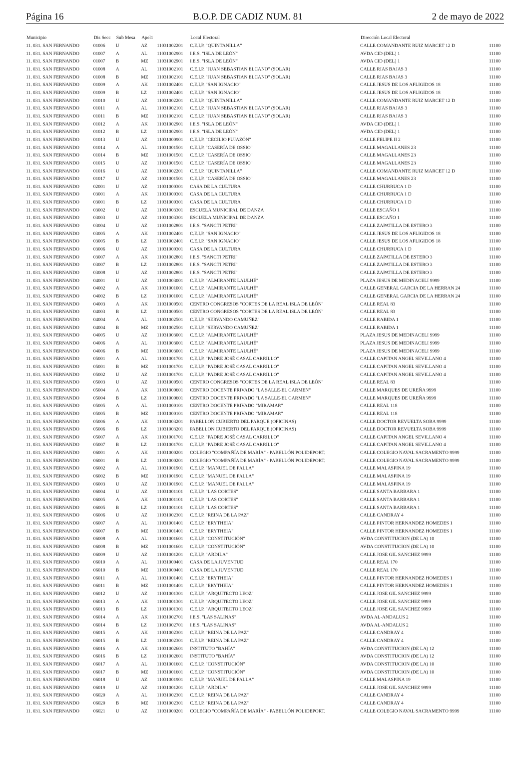Página 16 B.O.P. DE CADIZ NUM. 81 2 de mayo de 2022
| Municipio | Dis Secc | Sub Mesa | Apel1 | | Local Electoral | Dirección Local Electoral | |
| --- | --- | --- | --- | --- | --- | --- | --- |
| 11. 031. SAN FERNANDO | 01006 | U | AZ | 11031002201 | C.E.I.P. "QUINTANILLA" | CALLE COMANDANTE RUIZ MARCET 12 D | 11100 |
| 11. 031. SAN FERNANDO | 01007 | A | AL | 11031002901 | I.E.S. "ISLA DE LEÓN" | AVDA CID (DEL) 1 | 11100 |
| 11. 031. SAN FERNANDO | 01007 | B | MZ | 11031002901 | I.E.S. "ISLA DE LEÓN" | AVDA CID (DEL) 1 | 11100 |
| 11. 031. SAN FERNANDO | 01008 | A | AL | 11031002101 | C.E.I.P. "JUAN SEBASTIAN ELCANO" (SOLAR) | CALLE RIAS BAJAS 3 | 11100 |
| 11. 031. SAN FERNANDO | 01008 | B | MZ | 11031002101 | C.E.I.P. "JUAN SEBASTIAN ELCANO" (SOLAR) | CALLE RIAS BAJAS 3 | 11100 |
| 11. 031. SAN FERNANDO | 01009 | A | AK | 11031002401 | C.E.I.P. "SAN IGNACIO" | CALLE JESUS DE LOS AFLIGIDOS 18 | 11100 |
| 11. 031. SAN FERNANDO | 01009 | B | LZ | 11031002401 | C.E.I.P. "SAN IGNACIO" | CALLE JESUS DE LOS AFLIGIDOS 18 | 11100 |
| 11. 031. SAN FERNANDO | 01010 | U | AZ | 11031002201 | C.E.I.P. "QUINTANILLA" | CALLE COMANDANTE RUIZ MARCET 12 D | 11100 |
| 11. 031. SAN FERNANDO | 01011 | A | AL | 11031002101 | C.E.I.P. "JUAN SEBASTIAN ELCANO" (SOLAR) | CALLE RIAS BAJAS 3 | 11100 |
| 11. 031. SAN FERNANDO | 01011 | B | MZ | 11031002101 | C.E.I.P. "JUAN SEBASTIAN ELCANO" (SOLAR) | CALLE RIAS BAJAS 3 | 11100 |
| 11. 031. SAN FERNANDO | 01012 | A | AK | 11031002901 | I.E.S. "ISLA DE LEÓN" | AVDA CID (DEL) 1 | 11100 |
| 11. 031. SAN FERNANDO | 01012 | B | LZ | 11031002901 | I.E.S. "ISLA DE LEÓN" | AVDA CID (DEL) 1 | 11100 |
| 11. 031. SAN FERNANDO | 01013 | U | AZ | 11031000901 | C.E.I.P. "CECILIO PUJAZÓN" | CALLE FELIPE II 2 | 11100 |
| 11. 031. SAN FERNANDO | 01014 | A | AL | 11031001501 | C.E.I.P. "CASERÍA DE OSSIO" | CALLE MAGALLANES 23 | 11100 |
| 11. 031. SAN FERNANDO | 01014 | B | MZ | 11031001501 | C.E.I.P. "CASERÍA DE OSSIO" | CALLE MAGALLANES 23 | 11100 |
| 11. 031. SAN FERNANDO | 01015 | U | AZ | 11031001501 | C.E.I.P. "CASERÍA DE OSSIO" | CALLE MAGALLANES 23 | 11100 |
| 11. 031. SAN FERNANDO | 01016 | U | AZ | 11031002201 | C.E.I.P. "QUINTANILLA" | CALLE COMANDANTE RUIZ MARCET 12 D | 11100 |
| 11. 031. SAN FERNANDO | 01017 | U | AZ | 11031001501 | C.E.I.P. "CASERÍA DE OSSIO" | CALLE MAGALLANES 23 | 11100 |
| 11. 031. SAN FERNANDO | 02001 | U | AZ | 11031000301 | CASA DE LA CULTURA | CALLE CHURRUCA 1 D | 11100 |
| 11. 031. SAN FERNANDO | 03001 | A | AK | 11031000301 | CASA DE LA CULTURA | CALLE CHURRUCA 1 D | 11100 |
| 11. 031. SAN FERNANDO | 03001 | B | LZ | 11031000301 | CASA DE LA CULTURA | CALLE CHURRUCA 1 D | 11100 |
| 11. 031. SAN FERNANDO | 03002 | U | AZ | 11031003301 | ESCUELA MUNICIPAL DE DANZA | CALLE ESCAÑO 1 | 11100 |
| 11. 031. SAN FERNANDO | 03003 | U | AZ | 11031003301 | ESCUELA MUNICIPAL DE DANZA | CALLE ESCAÑO 1 | 11100 |
| 11. 031. SAN FERNANDO | 03004 | U | AZ | 11031002801 | I.E.S. "SANCTI PETRI" | CALLE ZAPATILLA DE ESTERO 3 | 11100 |
| 11. 031. SAN FERNANDO | 03005 | A | AK | 11031002401 | C.E.I.P. "SAN IGNACIO" | CALLE JESUS DE LOS AFLIGIDOS 18 | 11100 |
| 11. 031. SAN FERNANDO | 03005 | B | LZ | 11031002401 | C.E.I.P. "SAN IGNACIO" | CALLE JESUS DE LOS AFLIGIDOS 18 | 11100 |
| 11. 031. SAN FERNANDO | 03006 | U | AZ | 11031000301 | CASA DE LA CULTURA | CALLE CHURRUCA 1 D | 11100 |
| 11. 031. SAN FERNANDO | 03007 | A | AK | 11031002801 | I.E.S. "SANCTI PETRI" | CALLE ZAPATILLA DE ESTERO 3 | 11100 |
| 11. 031. SAN FERNANDO | 03007 | B | LZ | 11031002801 | I.E.S. "SANCTI PETRI" | CALLE ZAPATILLA DE ESTERO 3 | 11100 |
| 11. 031. SAN FERNANDO | 03008 | U | AZ | 11031002801 | I.E.S. "SANCTI PETRI" | CALLE ZAPATILLA DE ESTERO 3 | 11100 |
| 11. 031. SAN FERNANDO | 04001 | U | AZ | 11031003001 | C.E.I.P. "ALMIRANTE LAULHÉ" | PLAZA JESUS DE MEDINACELI 9999 | 11100 |
| 11. 031. SAN FERNANDO | 04002 | A | AK | 11031001001 | C.E.I.P. "ALMIRANTE LAULHÉ" | CALLE GENERAL GARCIA DE LA HERRAN 24 | 11100 |
| 11. 031. SAN FERNANDO | 04002 | B | LZ | 11031001001 | C.E.I.P. "ALMIRANTE LAULHÉ" | CALLE GENERAL GARCIA DE LA HERRAN 24 | 11100 |
| 11. 031. SAN FERNANDO | 04003 | A | AK | 11031000501 | CENTRO CONGRESOS "CORTES DE LA REAL ISLA DE LEÓN" | CALLE REAL 83 | 11100 |
| 11. 031. SAN FERNANDO | 04003 | B | LZ | 11031000501 | CENTRO CONGRESOS "CORTES DE LA REAL ISLA DE LEÓN" | CALLE REAL 83 | 11100 |
| 11. 031. SAN FERNANDO | 04004 | A | AL | 11031002501 | C.E.I.P. "SERVANDO CAMUÑEZ" | CALLE RABIDA 1 | 11100 |
| 11. 031. SAN FERNANDO | 04004 | B | MZ | 11031002501 | C.E.I.P. "SERVANDO CAMUÑEZ" | CALLE RABIDA 1 | 11100 |
| 11. 031. SAN FERNANDO | 04005 | U | AZ | 11031003001 | C.E.I.P. "ALMIRANTE LAULHÉ" | PLAZA JESUS DE MEDINACELI 9999 | 11100 |
| 11. 031. SAN FERNANDO | 04006 | A | AL | 11031003001 | C.E.I.P. "ALMIRANTE LAULHÉ" | PLAZA JESUS DE MEDINACELI 9999 | 11100 |
| 11. 031. SAN FERNANDO | 04006 | B | MZ | 11031003001 | C.E.I.P. "ALMIRANTE LAULHÉ" | PLAZA JESUS DE MEDINACELI 9999 | 11100 |
| 11. 031. SAN FERNANDO | 05001 | A | AL | 11031001701 | C.E.I.P. "PADRE JOSÉ CASAL CARRILLO" | CALLE CAPITAN ANGEL SEVILLANO 4 | 11100 |
| 11. 031. SAN FERNANDO | 05001 | B | MZ | 11031001701 | C.E.I.P. "PADRE JOSÉ CASAL CARRILLO" | CALLE CAPITAN ANGEL SEVILLANO 4 | 11100 |
| 11. 031. SAN FERNANDO | 05002 | U | AZ | 11031001701 | C.E.I.P. "PADRE JOSÉ CASAL CARRILLO" | CALLE CAPITAN ANGEL SEVILLANO 4 | 11100 |
| 11. 031. SAN FERNANDO | 05003 | U | AZ | 11031000501 | CENTRO CONGRESOS "CORTES DE LA REAL ISLA DE LEÓN" | CALLE REAL 83 | 11100 |
| 11. 031. SAN FERNANDO | 05004 | A | AK | 11031000601 | CENTRO DOCENTE PRIVADO "LA SALLE-EL CARMEN" | CALLE MARQUES DE UREÑA 9999 | 11100 |
| 11. 031. SAN FERNANDO | 05004 | B | LZ | 11031000601 | CENTRO DOCENTE PRIVADO "LA SALLE-EL CARMEN" | CALLE MARQUES DE UREÑA 9999 | 11100 |
| 11. 031. SAN FERNANDO | 05005 | A | AL | 11031000101 | CENTRO DOCENTE PRIVADO "MIRAMAR" | CALLE REAL 118 | 11100 |
| 11. 031. SAN FERNANDO | 05005 | B | MZ | 11031000101 | CENTRO DOCENTE PRIVADO "MIRAMAR" | CALLE REAL 118 | 11100 |
| 11. 031. SAN FERNANDO | 05006 | A | AK | 11031003201 | PABELLON CUBIERTO DEL PARQUE (OFICINAS) | CALLE DOCTOR REVUELTA SOBA 9999 | 11100 |
| 11. 031. SAN FERNANDO | 05006 | B | LZ | 11031003201 | PABELLON CUBIERTO DEL PARQUE (OFICINAS) | CALLE DOCTOR REVUELTA SOBA 9999 | 11100 |
| 11. 031. SAN FERNANDO | 05007 | A | AK | 11031001701 | C.E.I.P. "PADRE JOSÉ CASAL CARRILLO" | CALLE CAPITAN ANGEL SEVILLANO 4 | 11100 |
| 11. 031. SAN FERNANDO | 05007 | B | LZ | 11031001701 | C.E.I.P. "PADRE JOSÉ CASAL CARRILLO" | CALLE CAPITAN ANGEL SEVILLANO 4 | 11100 |
| 11. 031. SAN FERNANDO | 06001 | A | AK | 11031000201 | COLEGIO "COMPAÑÍA DE MARÍA" - PABELLÓN POLIDEPORT. | CALLE COLEGIO NAVAL SACRAMENTO 9999 | 11100 |
| 11. 031. SAN FERNANDO | 06001 | B | LZ | 11031000201 | COLEGIO "COMPAÑÍA DE MARÍA" - PABELLÓN POLIDEPORT. | CALLE COLEGIO NAVAL SACRAMENTO 9999 | 11100 |
| 11. 031. SAN FERNANDO | 06002 | A | AL | 11031001901 | C.E.I.P. "MANUEL DE FALLA" | CALLE MALASPINA 19 | 11100 |
| 11. 031. SAN FERNANDO | 06002 | B | MZ | 11031001901 | C.E.I.P. "MANUEL DE FALLA" | CALLE MALASPINA 19 | 11100 |
| 11. 031. SAN FERNANDO | 06003 | U | AZ | 11031001901 | C.E.I.P. "MANUEL DE FALLA" | CALLE MALASPINA 19 | 11100 |
| 11. 031. SAN FERNANDO | 06004 | U | AZ | 11031001101 | C.E.I.P. "LAS CORTES" | CALLE SANTA BARBARA 1 | 11100 |
| 11. 031. SAN FERNANDO | 06005 | A | AK | 11031001101 | C.E.I.P. "LAS CORTES" | CALLE SANTA BARBARA 1 | 11100 |
| 11. 031. SAN FERNANDO | 06005 | B | LZ | 11031001101 | C.E.I.P. "LAS CORTES" | CALLE SANTA BARBARA 1 | 11100 |
| 11. 031. SAN FERNANDO | 06006 | U | AZ | 11031002301 | C.E.I.P. "REINA DE LA PAZ" | CALLE CANDRAY 4 | 11100 |
| 11. 031. SAN FERNANDO | 06007 | A | AL | 11031001401 | C.E.I.P. "ERYTHEIA" | CALLE PINTOR HERNANDEZ HOMEDES 1 | 11100 |
| 11. 031. SAN FERNANDO | 06007 | B | MZ | 11031001401 | C.E.I.P. "ERYTHEIA" | CALLE PINTOR HERNANDEZ HOMEDES 1 | 11100 |
| 11. 031. SAN FERNANDO | 06008 | A | AL | 11031001601 | C.E.I.P. "CONSTITUCIÓN" | AVDA CONSTITUCION (DE LA) 10 | 11100 |
| 11. 031. SAN FERNANDO | 06008 | B | MZ | 11031001601 | C.E.I.P. "CONSTITUCIÓN" | AVDA CONSTITUCION (DE LA) 10 | 11100 |
| 11. 031. SAN FERNANDO | 06009 | U | AZ | 11031001201 | C.E.I.P. "ARDILA" | CALLE JOSE GIL SANCHEZ 9999 | 11100 |
| 11. 031. SAN FERNANDO | 06010 | A | AL | 11031000401 | CASA DE LA JUVENTUD | CALLE REAL 170 | 11100 |
| 11. 031. SAN FERNANDO | 06010 | B | MZ | 11031000401 | CASA DE LA JUVENTUD | CALLE REAL 170 | 11100 |
| 11. 031. SAN FERNANDO | 06011 | A | AL | 11031001401 | C.E.I.P. "ERYTHEIA" | CALLE PINTOR HERNANDEZ HOMEDES 1 | 11100 |
| 11. 031. SAN FERNANDO | 06011 | B | MZ | 11031001401 | C.E.I.P. "ERYTHEIA" | CALLE PINTOR HERNANDEZ HOMEDES 1 | 11100 |
| 11. 031. SAN FERNANDO | 06012 | U | AZ | 11031001301 | C.E.I.P. "ARQUITECTO LEOZ" | CALLE JOSE GIL SANCHEZ 9999 | 11100 |
| 11. 031. SAN FERNANDO | 06013 | A | AK | 11031001301 | C.E.I.P. "ARQUITECTO LEOZ" | CALLE JOSE GIL SANCHEZ 9999 | 11100 |
| 11. 031. SAN FERNANDO | 06013 | B | LZ | 11031001301 | C.E.I.P. "ARQUITECTO LEOZ" | CALLE JOSE GIL SANCHEZ 9999 | 11100 |
| 11. 031. SAN FERNANDO | 06014 | A | AK | 11031002701 | I.E.S. "LAS SALINAS" | AVDA AL-ANDALUS 2 | 11100 |
| 11. 031. SAN FERNANDO | 06014 | B | LZ | 11031002701 | I.E.S. "LAS SALINAS" | AVDA AL-ANDALUS 2 | 11100 |
| 11. 031. SAN FERNANDO | 06015 | A | AK | 11031002301 | C.E.I.P. "REINA DE LA PAZ" | CALLE CANDRAY 4 | 11100 |
| 11. 031. SAN FERNANDO | 06015 | B | LZ | 11031002301 | C.E.I.P. "REINA DE LA PAZ" | CALLE CANDRAY 4 | 11100 |
| 11. 031. SAN FERNANDO | 06016 | A | AK | 11031002601 | INSTITUTO "BAHÍA" | AVDA CONSTITUCION (DE LA) 12 | 11100 |
| 11. 031. SAN FERNANDO | 06016 | B | LZ | 11031002601 | INSTITUTO "BAHÍA" | AVDA CONSTITUCION (DE LA) 12 | 11100 |
| 11. 031. SAN FERNANDO | 06017 | A | AL | 11031001601 | C.E.I.P. "CONSTITUCIÓN" | AVDA CONSTITUCION (DE LA) 10 | 11100 |
| 11. 031. SAN FERNANDO | 06017 | B | MZ | 11031001601 | C.E.I.P. "CONSTITUCIÓN" | AVDA CONSTITUCION (DE LA) 10 | 11100 |
| 11. 031. SAN FERNANDO | 06018 | U | AZ | 11031001901 | C.E.I.P. "MANUEL DE FALLA" | CALLE MALASPINA 19 | 11100 |
| 11. 031. SAN FERNANDO | 06019 | U | AZ | 11031001201 | C.E.I.P. "ARDILA" | CALLE JOSE GIL SANCHEZ 9999 | 11100 |
| 11. 031. SAN FERNANDO | 06020 | A | AL | 11031002301 | C.E.I.P. "REINA DE LA PAZ" | CALLE CANDRAY 4 | 11100 |
| 11. 031. SAN FERNANDO | 06020 | B | MZ | 11031002301 | C.E.I.P. "REINA DE LA PAZ" | CALLE CANDRAY 4 | 11100 |
| 11. 031. SAN FERNANDO | 06021 | U | AZ | 11031000201 | COLEGIO "COMPAÑÍA DE MARÍA" - PABELLÓN POLIDEPORT. | CALLE COLEGIO NAVAL SACRAMENTO 9999 | 11100 |